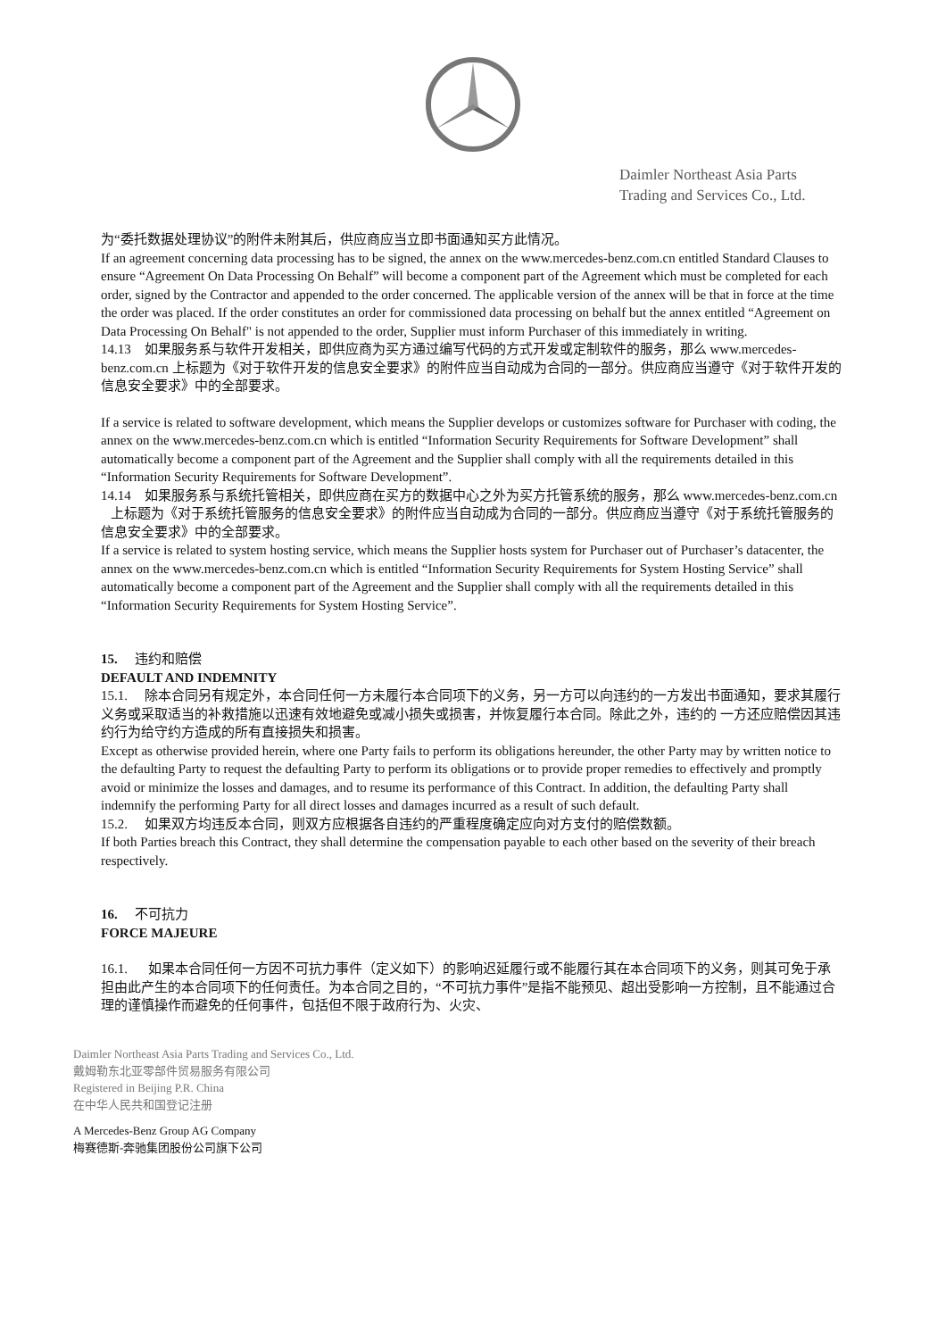Daimler Northeast Asia Parts
Trading and Services Co., Ltd.
为“委托数据处理协议”的附件未附其后，供应商应当立即书面通知买方此情况。
If an agreement concerning data processing has to be signed, the annex on the www.mercedes-benz.com.cn entitled Standard Clauses to ensure “Agreement On Data Processing On Behalf” will become a component part of the Agreement which must be completed for each order, signed by the Contractor and appended to the order concerned. The applicable version of the annex will be that in force at the time the order was placed. If the order constitutes an order for commissioned data processing on behalf but the annex entitled “Agreement on Data Processing On Behalf" is not appended to the order, Supplier must inform Purchaser of this immediately in writing.
14.13 如果服务系与软件开发相关，即供应商为买方通过编写代码的方式开发或定制软件的服务，那么 www.mercedes-benz.com.cn 上标题为《对于软件开发的信息安全要求》的附件应当自动成为合同的一部分。供应商应当遵守《对于软件开发的信息安全要求》中的全部要求。
If a service is related to software development, which means the Supplier develops or customizes software for Purchaser with coding, the annex on the www.mercedes-benz.com.cn which is entitled “Information Security Requirements for Software Development” shall automatically become a component part of the Agreement and the Supplier shall comply with all the requirements detailed in this “Information Security Requirements for Software Development”.
14.14 如果服务系与系统托管相关，即供应商在买方的数据中心之外为买方托管系统的服务，那么 www.mercedes-benz.com.cn 上标题为《对于系统托管服务的信息安全要求》的附件应当自动成为合同的一部分。供应商应当遵守《对于系统托管服务的信息安全要求》中的全部要求。
If a service is related to system hosting service, which means the Supplier hosts system for Purchaser out of Purchaser’s datacenter, the annex on the www.mercedes-benz.com.cn which is entitled “Information Security Requirements for System Hosting Service” shall automatically become a component part of the Agreement and the Supplier shall comply with all the requirements detailed in this “Information Security Requirements for System Hosting Service”.
15. 违约和赔偿
DEFAULT AND INDEMNITY
15.1. 除本合同另有规定外，本合同任何一方未履行本合同项下的义务，另一方可以向违约的一方发出书面通知，要求其履行义务或采取适当的补救措施以迅速有效地避免或减小损失或损害，并恢复履行本合同。除此之外，违约的 一方还应赔偿因其违约行为给守约方造成的所有直接损失和损害。
Except as otherwise provided herein, where one Party fails to perform its obligations hereunder, the other Party may by written notice to the defaulting Party to request the defaulting Party to perform its obligations or to provide proper remedies to effectively and promptly avoid or minimize the losses and damages, and to resume its performance of this Contract. In addition, the defaulting Party shall indemnify the performing Party for all direct losses and damages incurred as a result of such default.
15.2. 如果双方均违反本合同，则双方应根据各自违约的严重程度确定应向对方支付的赔偿数额。
If both Parties breach this Contract, they shall determine the compensation payable to each other based on the severity of their breach respectively.
16. 不可抗力
FORCE MAJEURE
16.1. 如果本合同任何一方因不可抗力事件（定义如下）的影响迟延履行或不能履行其在本合同项下的义务，则其可免于承担由此产生的本合同项下的任何责任。为本合同之目的，“不可抗力事件”是指不能预见、超出受影响一方控制，且不能通过合理的谨慎操作而避免的任何事件，包括但不限于政府行为、火灾、
Daimler Northeast Asia Parts Trading and Services Co., Ltd.
戴姆勒东北亚零部件贸易服务有限公司
Registered in Beijing P.R. China
在中华人民共和国登记注册
A Mercedes-Benz Group AG Company
梅赛德斯-奔驰集团股份公司旗下公司